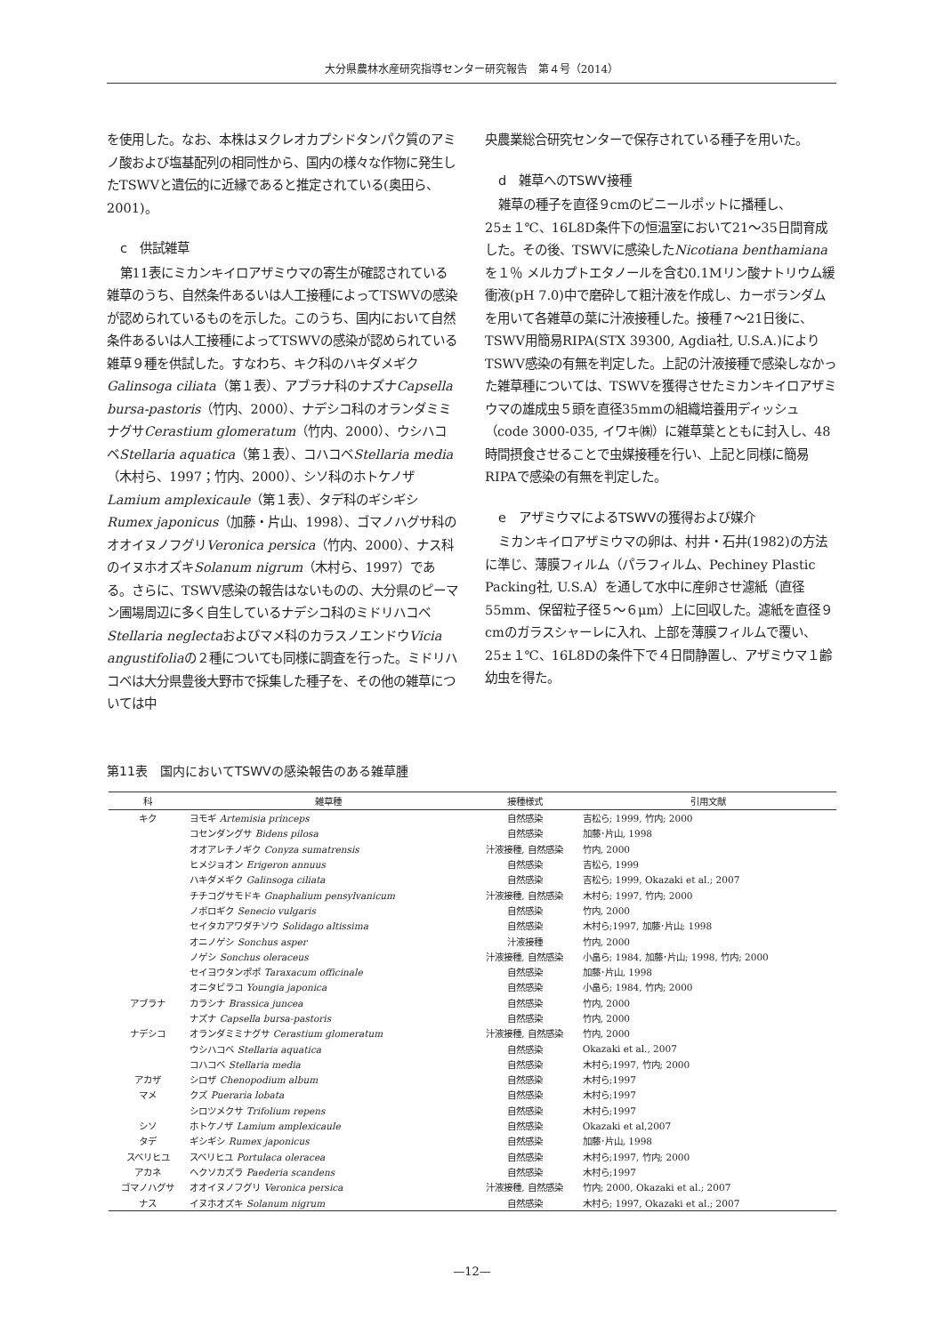大分県農林水産研究指導センター研究報告　第４号（2014）
を使用した。なお、本株はヌクレオカプシドタンパク質のアミノ酸および塩基配列の相同性から、国内の様々な作物に発生したTSWVと遺伝的に近縁であると推定されている(奥田ら、2001)。
c　供試雑草
第11表にミカンキイロアザミウマの寄生が確認されている雑草のうち、自然条件あるいは人工接種によってTSWVの感染が認められているものを示した。このうち、国内において自然条件あるいは人工接種によってTSWVの感染が認められている雑草９種を供試した。すなわち、キク科のハキダメギクGalinsoga ciliata（第１表）、アブラナ科のナズナCapsella bursa-pastoris（竹内、2000）、ナデシコ科のオランダミミナグサCerastium glomeratum（竹内、2000）、ウシハコベStellaria aquatica（第１表）、コハコベStellaria media（木村ら、1997；竹内、2000）、シソ科のホトケノザLamium amplexicaule（第１表）、タデ科のギシギシRumex japonicus（加藤・片山、1998）、ゴマノハグサ科のオオイヌノフグリVeronica persica（竹内、2000）、ナス科のイヌホオズキSolanum nigrum（木村ら、1997）である。さらに、TSWV感染の報告はないものの、大分県のピーマン圃場周辺に多く自生しているナデシコ科のミドリハコベStellaria neglectaおよびマメ科のカラスノエンドウVicia angustifoliaの２種についても同様に調査を行った。ミドリハコベは大分県豊後大野市で採集した種子を、その他の雑草については中
央農業総合研究センターで保存されている種子を用いた。
d　雑草へのTSWV接種
雑草の種子を直径９cmのビニールポットに播種し、25±１℃、16L8D条件下の恒温室において21～35日間育成した。その後、TSWVに感染したNicotiana benthamianaを１％ メルカプトエタノールを含む0.1Mリン酸ナトリウム緩衝液(pH 7.0)中で磨砕して粗汁液を作成し、カーボランダムを用いて各雑草の葉に汁液接種した。接種７～21日後に、TSWV用簡易RIPA(STX 39300, Agdia社, U.S.A.)によりTSWV感染の有無を判定した。上記の汁液接種で感染しなかった雑草種については、TSWVを獲得させたミカンキイロアザミウマの雄成虫５頭を直径35mmの組織培養用ディッシュ（code 3000-035, イワキ㈱）に雑草葉とともに封入し、48時間摂食させることで虫媒接種を行い、上記と同様に簡易RIPAで感染の有無を判定した。
e　アザミウマによるTSWVの獲得および媒介
ミカンキイロアザミウマの卵は、村井・石井(1982)の方法に準じ、薄膜フィルム（パラフィルム、Pechiney Plastic Packing社, U.S.A）を通して水中に産卵させ濾紙（直径55mm、保留粒子径５～６μm）上に回収した。濾紙を直径９cmのガラスシャーレに入れ、上部を薄膜フィルムで覆い、25±１℃、16L8Dの条件下で４日間静置し、アザミウマ１齢幼虫を得た。
第11表　国内においてTSWVの感染報告のある雑草腫
| 科 | 雑草種 | 接種様式 | 引用文献 |
| --- | --- | --- | --- |
| キク | ヨモギ Artemisia princeps | 自然感染 | 吉松ら; 1999, 竹内; 2000 |
| | コセンダングサ Bidens pilosa | 自然感染 | 加藤･片山, 1998 |
| | オオアレチノギク Conyza sumatrensis | 汁液接種, 自然感染 | 竹内, 2000 |
| | ヒメジョオン Erigeron annuus | 自然感染 | 吉松ら, 1999 |
| | ハキダメギク Galinsoga ciliata | 自然感染 | 吉松ら; 1999, Okazaki et al.; 2007 |
| | チチコグサモドキ Gnaphalium pensylvanicum | 汁液接種, 自然感染 | 木村ら; 1997, 竹内; 2000 |
| | ノボロギク Senecio vulgaris | 自然感染 | 竹内, 2000 |
| | セイタカアワダチソウ Solidago altissima | 自然感染 | 木村ら;1997, 加藤･片山; 1998 |
| | オニノゲシ Sonchus asper | 汁液接種 | 竹内, 2000 |
| | ノゲシ Sonchus oleraceus | 汁液接種, 自然感染 | 小畠ら; 1984, 加藤･片山; 1998, 竹内; 2000 |
| | セイヨウタンポポ Taraxacum officinale | 自然感染 | 加藤･片山, 1998 |
| | オニタビラコ Youngia japonica | 自然感染 | 小畠ら; 1984, 竹内; 2000 |
| アブラナ | カラシナ Brassica juncea | 自然感染 | 竹内, 2000 |
| | ナズナ Capsella bursa-pastoris | 自然感染 | 竹内, 2000 |
| ナデシコ | オランダミミナグサ Cerastium glomeratum | 汁液接種, 自然感染 | 竹内, 2000 |
| | ウシハコベ Stellaria aquatica | 自然感染 | Okazaki et al., 2007 |
| | コハコベ Stellaria media | 自然感染 | 木村ら;1997, 竹内; 2000 |
| アカザ | シロザ Chenopodium album | 自然感染 | 木村ら;1997 |
| マメ | クズ Pueraria lobata | 自然感染 | 木村ら;1997 |
| | シロツメクサ Trifolium repens | 自然感染 | 木村ら;1997 |
| シソ | ホトケノザ Lamium amplexicaule | 自然感染 | Okazaki et al,2007 |
| タデ | ギシギシ Rumex japonicus | 自然感染 | 加藤･片山, 1998 |
| スベリヒユ | スベリヒユ Portulaca oleracea | 自然感染 | 木村ら;1997, 竹内; 2000 |
| アカネ | ヘクソカズラ Paederia scandens | 自然感染 | 木村ら;1997 |
| ゴマノハグサ | オオイヌノフグリ Veronica persica | 汁液接種, 自然感染 | 竹内; 2000, Okazaki et al.; 2007 |
| ナス | イヌホオズキ Solanum nigrum | 自然感染 | 木村ら; 1997, Okazaki et al.; 2007 |
—12—